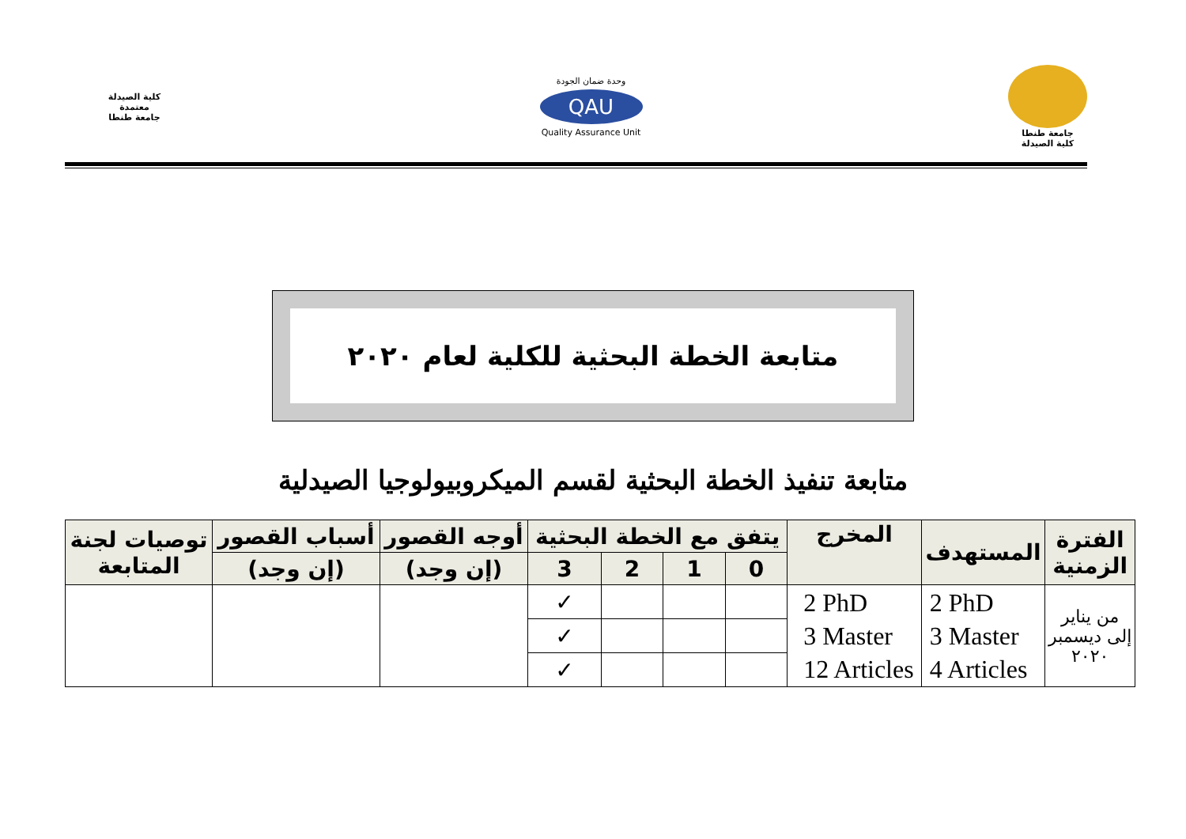جامعة طنطا
كلية الصيدلة
وحدة ضمان الجودة
QAU
Quality Assurance Unit
كلية الصيدلة
معتمدة
جامعة طنطا
متابعة الخطة البحثية للكلية لعام ٢٠٢٠
متابعة تنفيذ الخطة البحثية لقسم الميكروبيولوجيا الصيدلية
| الفترة الزمنية | المستهدف | المخرج | يتفق مع الخطة البحثية | | | | أوجه القصور | أسباب القصور | توصيات لجنة المتابعة |
| --- | --- | --- | --- | --- | --- | --- | --- | --- | --- |
| | | | 0 | 1 | 2 | 3 | (إن وجد) | (إن وجد) | |
| من يناير إلى ديسمبر ٢٠٢٠ | 2 PhD 3 Master 4 Articles | 2 PhD 3 Master 12 Articles | | | | ✓ | | | |
| | | | | | | ✓ | | | |
| | | | | | | ✓ | | | |